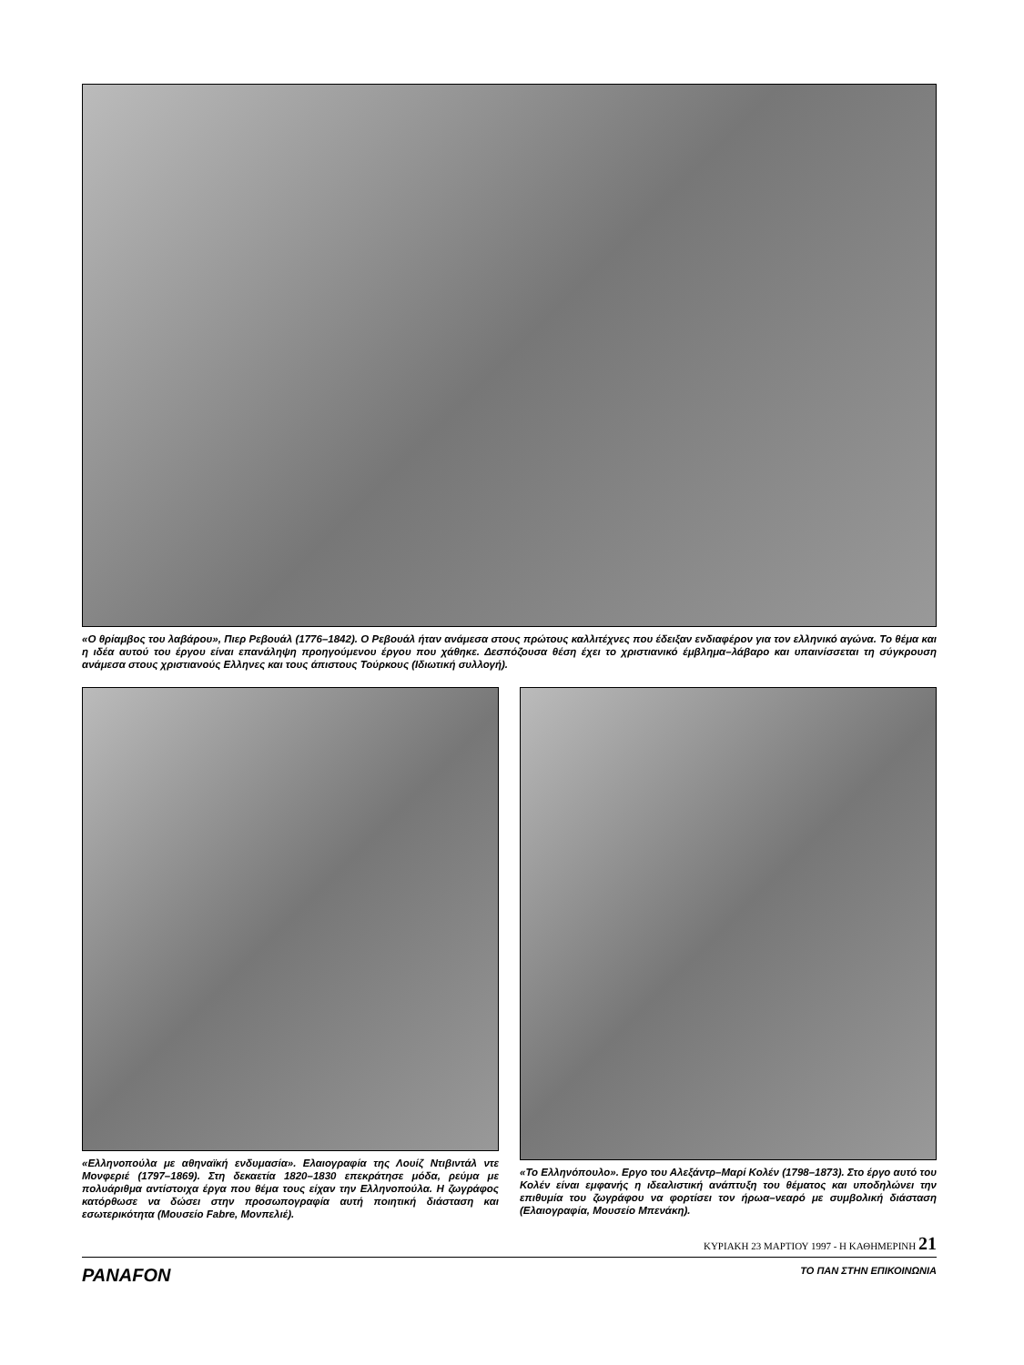«Ο θρίαμβος του λαβάρου», Πιερ Ρεβουάλ (1776–1842). Ο Ρεβουάλ ήταν ανάμεσα στους πρώτους καλλιτέχνες που έδειξαν ενδιαφέρον για τον ελληνικό αγώνα. Το θέμα και η ιδέα αυτού του έργου είναι επανάληψη προηγούμενου έργου που χάθηκε. Δεσπόζουσα θέση έχει το χριστιανικό έμβλημα–λάβαρο και υπαινίσσεται τη σύγκρουση ανάμεσα στους χριστιανούς Ελληνες και τους άπιστους Τούρκους (Ιδιωτική συλλογή).
«Ελληνοπούλα με αθηναϊκή ενδυμασία». Ελαιογραφία της Λουίζ Ντιβιντάλ ντε Μονφεριέ (1797–1869). Στη δεκαετία 1820–1830 επεκράτησε μόδα, ρεύμα με πολυάριθμα αντίστοιχα έργα που θέμα τους είχαν την Ελληνοπούλα. Η ζωγράφος κατόρθωσε να δώσει στην προσωπογραφία αυτή ποιητική διάσταση και εσωτερικότητα (Μουσείο Fabre, Μονπελιέ).
«Το Ελληνόπουλο». Εργο του Αλεξάντρ–Μαρί Κολέν (1798–1873). Στο έργο αυτό του Κολέν είναι εμφανής η ιδεαλιστική ανάπτυξη του θέματος και υποδηλώνει την επιθυμία του ζωγράφου να φορτίσει τον ήρωα–νεαρό με συμβολική διάσταση (Ελαιογραφία, Μουσείο Μπενάκη).
ΚΥΡΙΑΚΗ 23 ΜΑΡΤΙΟΥ 1997 - Η ΚΑΘΗΜΕΡΙΝΗ 21
PANAFON ΤΟ ΠΑΝ ΣΤΗΝ ΕΠΙΚΟΙΝΩΝΙΑ